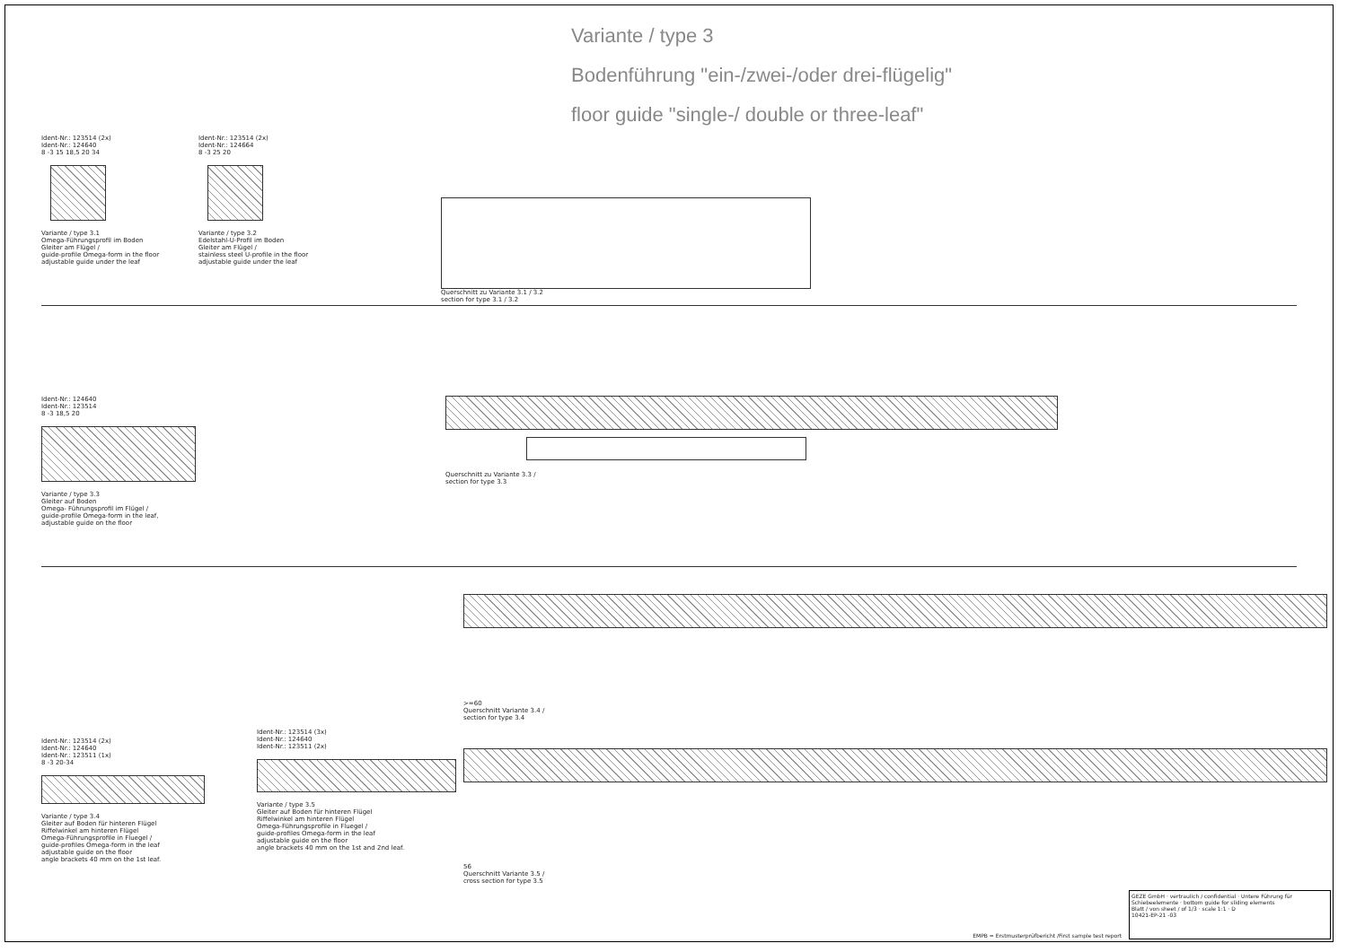Variante / type 3
Bodenführung "ein-/zwei-/oder drei-flügelig"
floor guide "single-/ double or three-leaf"
Ident-Nr.: 123514 (2x)
Ident-Nr.: 124640
8 -3 15 18,5 20 34
Variante / type 3.1
Omega-Führungsprofil im Boden
Gleiter am Flügel /
guide-profile Omega-form in the floor
adjustable guide under the leaf
Ident-Nr.: 123514 (2x)
Ident-Nr.: 124664
8 -3 25 20
Variante / type 3.2
Edelstahl-U-Profil im Boden
Gleiter am Flügel /
stainless steel U-profile in the floor
adjustable guide under the leaf
Querschnitt zu Variante 3.1 / 3.2
section for type 3.1 / 3.2
Ident-Nr.: 124640
Ident-Nr.: 123514
8 -3 18,5 20
Variante / type 3.3
Gleiter auf Boden
Omega- Führungsprofil im Flügel /
guide-profile Omega-form in the leaf,
adjustable guide on the floor
Querschnitt zu Variante 3.3 /
section for type 3.3
Ident-Nr.: 123514 (2x)
Ident-Nr.: 124640
Ident-Nr.: 123511 (1x)
8 -3 20-34
Variante / type 3.4
Gleiter auf Boden für hinteren Flügel
Riffelwinkel am hinteren Flügel
Omega-Führungsprofile in Fluegel /
guide-profiles Omega-form in the leaf
adjustable guide on the floor
angle brackets 40 mm on the 1st leaf.
Ident-Nr.: 123514 (3x)
Ident-Nr.: 124640
Ident-Nr.: 123511 (2x)
Variante / type 3.5
Gleiter auf Boden für hinteren Flügel
Riffelwinkel am hinteren Flügel
Omega-Führungsprofile in Fluegel /
guide-profiles Omega-form in the leaf
adjustable guide on the floor
angle brackets 40 mm on the 1st and 2nd leaf.
>=60
Querschnitt Variante 3.4 /
section for type 3.4
56
Querschnitt Variante 3.5 /
cross section for type 3.5
GEZE GmbH · vertraulich / confidential · Untere Führung für Schiebeelemente · bottom guide for sliding elements
Blatt / von sheet / of 1/3 · scale 1:1 · D
10421-EP-21 -03
EMPB = Erstmusterprüfbericht /First sample test report